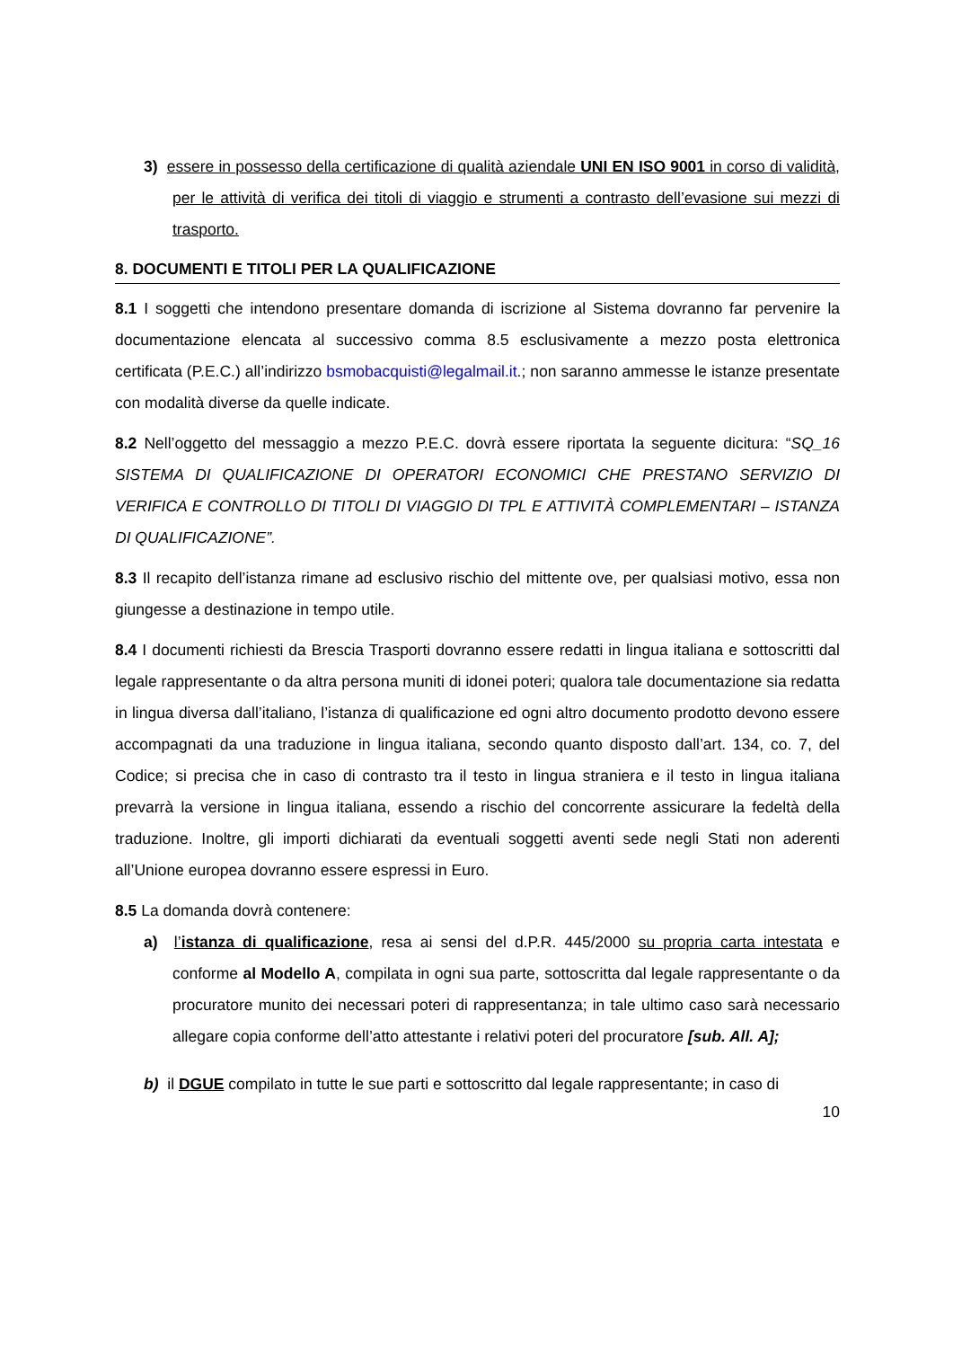3) essere in possesso della certificazione di qualità aziendale UNI EN ISO 9001 in corso di validità, per le attività di verifica dei titoli di viaggio e strumenti a contrasto dell’evasione sui mezzi di trasporto.
8. DOCUMENTI E TITOLI PER LA QUALIFICAZIONE
8.1 I soggetti che intendono presentare domanda di iscrizione al Sistema dovranno far pervenire la documentazione elencata al successivo comma 8.5 esclusivamente a mezzo posta elettronica certificata (P.E.C.) all’indirizzo bsmobacquisti@legalmail.it.; non saranno ammesse le istanze presentate con modalità diverse da quelle indicate.
8.2 Nell’oggetto del messaggio a mezzo P.E.C. dovrà essere riportata la seguente dicitura: “SQ_16 SISTEMA DI QUALIFICAZIONE DI OPERATORI ECONOMICI CHE PRESTANO SERVIZIO DI VERIFICA E CONTROLLO DI TITOLI DI VIAGGIO DI TPL E ATTIVITÀ COMPLEMENTARI – ISTANZA DI QUALIFICAZIONE”.
8.3 Il recapito dell’istanza rimane ad esclusivo rischio del mittente ove, per qualsiasi motivo, essa non giungesse a destinazione in tempo utile.
8.4 I documenti richiesti da Brescia Trasporti dovranno essere redatti in lingua italiana e sottoscritti dal legale rappresentante o da altra persona muniti di idonei poteri; qualora tale documentazione sia redatta in lingua diversa dall’italiano, l’istanza di qualificazione ed ogni altro documento prodotto devono essere accompagnati da una traduzione in lingua italiana, secondo quanto disposto dall’art. 134, co. 7, del Codice; si precisa che in caso di contrasto tra il testo in lingua straniera e il testo in lingua italiana prevarrà la versione in lingua italiana, essendo a rischio del concorrente assicurare la fedeltà della traduzione. Inoltre, gli importi dichiarati da eventuali soggetti aventi sede negli Stati non aderenti all’Unione europea dovranno essere espressi in Euro.
8.5 La domanda dovrà contenere:
a) l’istanza di qualificazione, resa ai sensi del d.P.R. 445/2000 su propria carta intestata e conforme al Modello A, compilata in ogni sua parte, sottoscritta dal legale rappresentante o da procuratore munito dei necessari poteri di rappresentanza; in tale ultimo caso sarà necessario allegare copia conforme dell’atto attestante i relativi poteri del procuratore [sub. All. A];
b) il DGUE compilato in tutte le sue parti e sottoscritto dal legale rappresentante; in caso di
10